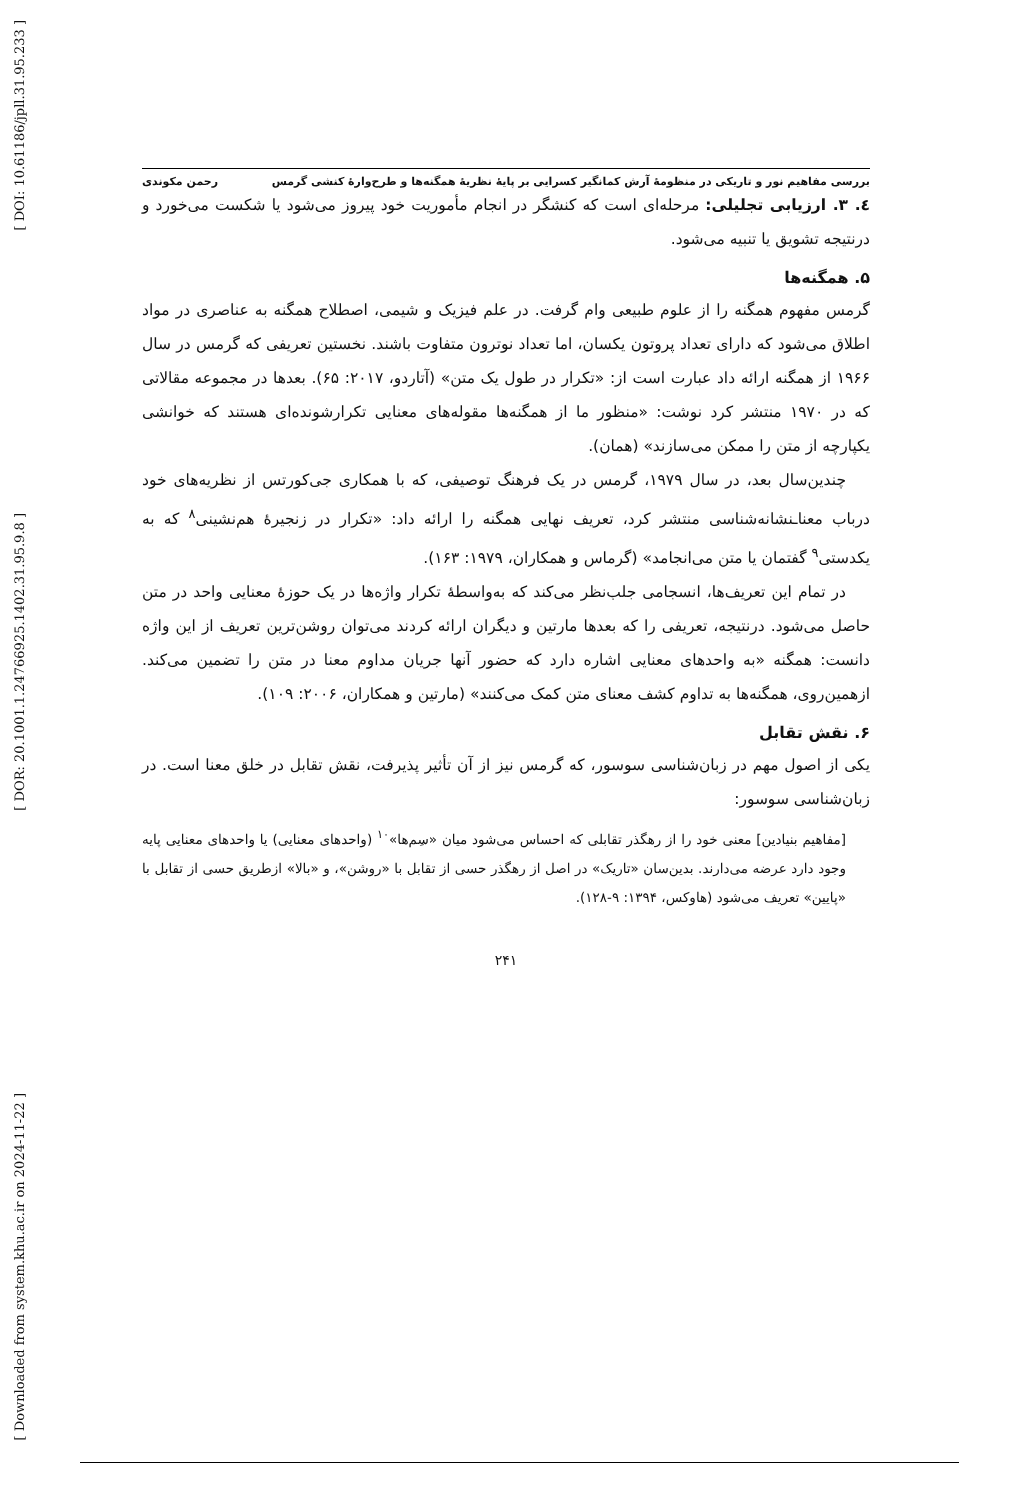[ DOI: 10.61186/jpll.31.95.233 ]
[ DOR: 20.1001.1.24766925.1402.31.95.9.8 ]
[ Downloaded from system.khu.ac.ir on 2024-11-22 ]
بررسی مفاهیم نور و تاریکی در منظومهٔ آرش کمانگیر کسرایی بر پایهٔ نظریهٔ همگنه‌ها و طرح‌وارهٔ کنشی گرمس رحمن مکوندی
٤. ٣. ارزیابی تجلیلی: مرحله‌ای است که کنشگر در انجام مأموریت خود پیروز می‌شود یا شکست می‌خورد و درنتیجه تشویق یا تنبیه می‌شود.
۵. همگنه‌ها
گرمس مفهوم همگنه را از علوم طبیعی وام گرفت. در علم فیزیک و شیمی، اصطلاح همگنه به عناصری در مواد اطلاق می‌شود که دارای تعداد پروتون یکسان، اما تعداد نوترون متفاوت باشند. نخستین تعریفی که گرمس در سال ۱۹۶۶ از همگنه ارائه داد عبارت است از: «تکرار در طول یک متن» (آتاردو، ۲۰۱۷: ۶۵). بعدها در مجموعه مقالاتی که در ۱۹۷۰ منتشر کرد نوشت: «منظور ما از همگنه‌ها مقوله‌های معنایی تکرارشونده‌ای هستند که خوانشی یکپارچه از متن را ممکن می‌سازند» (همان).
چندین‌سال بعد، در سال ۱۹۷۹، گرمس در یک فرهنگ توصیفی، که با همکاری جی‌کورتس از نظریه‌های خود درباب معناـنشانه‌شناسی منتشر کرد، تعریف نهایی همگنه را ارائه داد: «تکرار در زنجیرهٔ هم‌نشینی<sup>۸</sup> که به یکدستی<sup>۹</sup> گفتمان یا متن می‌انجامد» (گرماس و همکاران، ۱۹۷۹: ۱۶۳).
در تمام این تعریف‌ها، انسجامی جلب‌نظر می‌کند که به‌واسطهٔ تکرار واژه‌ها در یک حوزهٔ معنایی واحد در متن حاصل می‌شود. درنتیجه، تعریفی را که بعدها مارتین و دیگران ارائه کردند می‌توان روشن‌ترین تعریف از این واژه دانست: همگنه «به واحدهای معنایی اشاره دارد که حضور آنها جریان مداوم معنا در متن را تضمین می‌کند. ازهمین‌روی، همگنه‌ها به تداوم کشف معنای متن کمک می‌کنند» (مارتین و همکاران، ۲۰۰۶: ۱۰۹).
۶. نقش تقابل
یکی از اصول مهم در زبان‌شناسی سوسور، که گرمس نیز از آن تأثیر پذیرفت، نقش تقابل در خلق معنا است. در زبان‌شناسی سوسور:
[مفاهیم بنیادین] معنی خود را از رهگذر تقابلی که احساس می‌شود میان «سِم‌ها»<sup>۱۰</sup> (واحدهای معنایی) یا واحدهای معنایی پایه وجود دارد عرضه می‌دارند. بدین‌سان «تاریک» در اصل از رهگذر حسی از تقابل با «روشن»، و «بالا» ازطریق حسی از تقابل با «پایین» تعریف می‌شود (هاوکس، ۱۳۹۴: ۹-۱۲۸).
۲۴۱